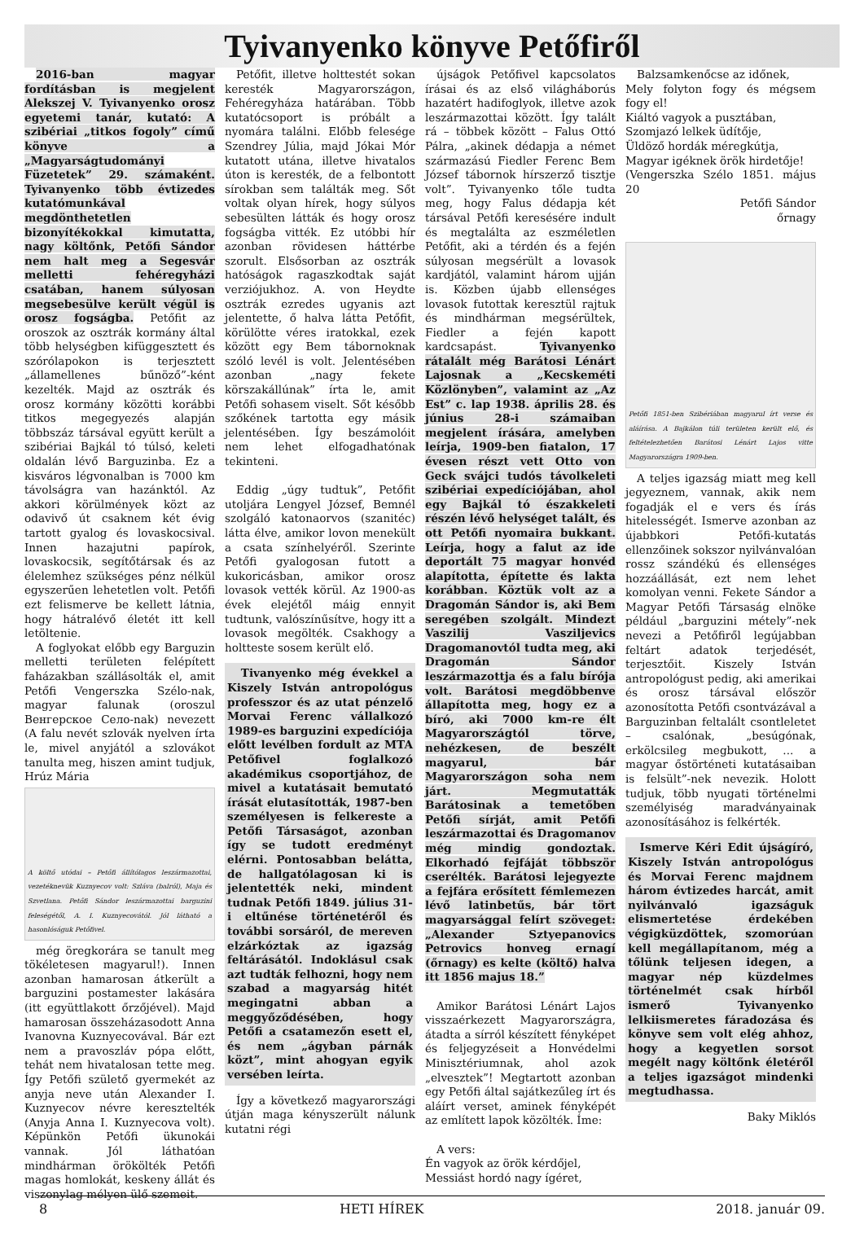Tyivanyenko könyve Petőfiről
2016-ban magyar fordításban is megjelent Alekszej V. Tyivanyenko orosz egyetemi tanár, kutató: A szibériai „titkos fogoly” című könyve a „Magyarságtudományi Füzetetek” 29. számaként. Tyivanyenko több évtizedes kutatómunkával megdönthetetlen bizonyítékokkal kimutatta, nagy költőnk, Petőfi Sándor nem halt meg a Segesvár melletti fehéregyházi csatában, hanem súlyosan megsebesülve került végül is orosz fogságba. Petőfit az oroszok az osztrák kormány által több helységben kifüggesztett és szórólapokon is terjesztett „államellenes bűnöző”-ként kezelték. Majd az osztrák és orosz kormány közötti korábbi titkos megegyezés alapján többszáz társával együtt került a szibériai Bajkál tó túlsó, keleti oldalán lévő Barguzinba. Ez a kisváros légvonalban is 7000 km távolságra van hazánktól. Az akkori körülmények közt az odavivő út csaknem két évig tartott gyalog és lovaskocsival. Innen hazajutni papírok, lovaskocsik, segítőtársak és az élelemhez szükséges pénz nélkül egyszerűen lehetetlen volt. Petőfi ezt felismerve be kellett látnia, hogy hátralévő életét itt kell letöltenie.
A foglyokat előbb egy Barguzin melletti területen felépített faházakban szállásolták el, amit Petőfi Vengerszka Szélo-nak, magyar falunak (oroszul Венгерское Село-nak) nevezett (A falu nevét szlovák nyelven írta le, mivel anyjától a szlovákot tanulta meg, hiszen amint tudjuk, Hrúz Mária
A költő utódai – Petőfi állítólagos leszármazottai, vezetéknevük Kuznyecov volt: Szláva (balról), Maja és Szvetlana. Petőfi Sándor leszármazottai barguzini feleségétől, A. I. Kuznyecovától. Jól látható a hasonlóságuk Petőfivel.
még öregkorára se tanult meg tökéletesen magyarul!). Innen azonban hamarosan átkerült a barguzini postamester lakására (itt együttlakott őrzőjével). Majd hamarosan összeházasodott Anna Ivanovna Kuznyecovával. Bár ezt nem a pravoszláv pópa előtt, tehát nem hivatalosan tette meg. Így Petőfi születő gyermekét az anyja neve után Alexander I. Kuznyecov névre keresztelték (Anyja Anna I. Kuznyecova volt). Képünkön Petőfi ükunokái vannak. Jól láthatóan mindhárman örökölték Petőfi magas homlokát, keskeny állát és viszonylag mélyen ülő szemeit.
Petőfit, illetve holttestét sokan keresték Magyarországon, Fehéregyháza határában. Több kutatócsoport is próbált a nyomára találni. Előbb felesége Szendrey Júlia, majd Jókai Mór kutatott utána, illetve hivatalos úton is keresték, de a felbontott sírokban sem találták meg. Sőt voltak olyan hírek, hogy súlyos sebesülten látták és hogy orosz fogságba vitték. Ez utóbbi hír azonban rövidesen háttérbe szorult. Elsősorban az osztrák hatóságok ragaszkodtak saját verziójukhoz. A. von Heydte osztrák ezredes ugyanis azt jelentette, ő halva látta Petőfit, körülötte véres iratokkal, ezek között egy Bem tábornoknak szóló levél is volt. Jelentésében azonban „nagy fekete körszakállúnak” írta le, amit Petőfi sohasem viselt. Sőt később szőkének tartotta egy másik jelentésében. Így beszámolóit nem lehet elfogadhatónak tekinteni.
Eddig „úgy tudtuk”, Petőfit utoljára Lengyel József, Bemnél szolgáló katonaorvos (szanitéc) látta élve, amikor lovon menekült a csata színhelyéről. Szerinte Petőfi gyalogosan futott a kukoricásban, amikor orosz lovasok vették körül. Az 1900-as évek elejétől máig ennyit tudtunk, valószínűsítve, hogy itt a lovasok megölték. Csakhogy a holtteste sosem került elő.
Tivanyenko még évekkel a Kiszely István antropológus professzor és az utat pénzelő Morvai Ferenc vállalkozó 1989-es barguzini expedíciója előtt levélben fordult az MTA Petőfivel foglalkozó akadémikus csoportjához, de mivel a kutatásait bemutató írását elutasították, 1987-ben személyesen is felkereste a Petőfi Társaságot, azonban így se tudott eredményt elérni. Pontosabban belátta, de hallgatólagosan ki is jelentették neki, mindent tudnak Petőfi 1849. július 31-i eltűnése történetéről és további sorsáról, de mereven elzárkóztak az igazság feltárásától. Indoklásul csak azt tudták felhozni, hogy nem szabad a magyarság hitét megingatni abban a meggyőződésében, hogy Petőfi a csatamezőn esett el, és nem „ágyban párnák közt”, mint ahogyan egyik versében leírta.
Így a következő magyarországi útján maga kényszerült nálunk kutatni régi
újságok Petőfivel kapcsolatos írásai és az első világháborús hazatért hadifoglyok, illetve azok leszármazottai között. Így talált rá – többek között – Falus Ottó Pálra, „akinek dédapja a német származású Fiedler Ferenc Bem József tábornok hírszerző tisztje volt”. Tyivanyenko tőle tudta meg, hogy Falus dédapja két társával Petőfi keresésére indult és megtalálta az eszméletlen Petőfit, aki a térdén és a fején súlyosan megsérült a lovasok kardjától, valamint három ujján is. Közben újabb ellenséges lovasok futottak keresztül rajtuk és mindhárman megsérültek, Fiedler a fején kapott kardcsapást. Tyivanyenko rátalált még Barátosi Lénárt Lajosnak a „Kecskeméti Közlönyben”, valamint az „Az Est” c. lap 1938. április 28. és június 28-i számaiban megjelent írására, amelyben leírja, 1909-ben fiatalon, 17 évesen részt vett Otto von Geck svájci tudós távolkeleti szibériai expedíciójában, ahol egy Bajkál tó északkeleti részén lévő helységet talált, és ott Petőfi nyomaira bukkant. Leírja, hogy a falut az ide deportált 75 magyar honvéd alapította, építette és lakta korábban. Köztük volt az a Dragomán Sándor is, aki Bem seregében szolgált. Mindezt Vaszilij Vasziljevics Dragomanovtól tudta meg, aki Dragomán Sándor leszármazottja és a falu bírója volt. Barátosi megdöbbenve állapította meg, hogy ez a bíró, aki 7000 km-re élt Magyarországtól törve, nehézkesen, de beszélt magyarul, bár Magyarországon soha nem járt. Megmutatták Barátosinak a temetőben Petőfi sírját, amit Petőfi leszármazottai és Dragomanov még mindig gondoztak. Elkorhadó fejfáját többször cserélték. Barátosi lejegyezte a fejfára erősített fémlemezen lévő latinbetűs, bár tört magyarsággal felírt szöveget: „Alexander Sztyepanovics Petrovics honveg ernagí (őrnagy) es kelte (költő) halva itt 1856 majus 18.”
Amikor Barátosi Lénárt Lajos visszaérkezett Magyarországra, átadta a sírról készített fényképet és feljegyzéseit a Honvédelmi Minisztériumnak, ahol azok „elvesztek”! Megtartott azonban egy Petőfi által sajátkezűleg írt és aláírt verset, aminek fényképét az említett lapok közölték. Íme:
A vers:
Én vagyok az örök kérdőjel,
Messiást hordó nagy ígéret,
Balzsamkenőcse az időnek,
Mely folyton fogy és mégsem fogy el!
Kiáltó vagyok a pusztában,
Szomjazó lelkek üdítője,
Üldöző hordák méregkútja,
Magyar igéknek örök hirdetője!
(Vengerszka Szélo 1851. május 20
Petőfi Sándor
őrnagy
Petőfi 1851-ben Szibériában magyarul írt verse és aláírása. A Bajkálon túli területen került elő, és feltételezhetően Barátosi Lénárt Lajos vitte Magyarországra 1909-ben.
A teljes igazság miatt meg kell jegyeznem, vannak, akik nem fogadják el e vers és írás hitelességét. Ismerve azonban az újabbkori Petőfi-kutatás ellenzőinek sokszor nyilvánvalóan rossz szándékú és ellenséges hozzáállását, ezt nem lehet komolyan venni. Fekete Sándor a Magyar Petőfi Társaság elnöke például „barguzini métely”-nek nevezi a Petőfiről legújabban feltárt adatok terjedését, terjesztőit. Kiszely István antropológust pedig, aki amerikai és orosz társával először azonosította Petőfi csontvázával a Barguzinban feltalált csontleletet – csalónak, „besúgónak, erkölcsileg megbukott, ... a magyar őstörténeti kutatásaiban is felsült”-nek nevezik. Holott tudjuk, több nyugati történelmi személyiség maradványainak azonosításához is felkérték.
Ismerve Kéri Edit újságíró, Kiszely István antropológus és Morvai Ferenc majdnem három évtizedes harcát, amit nyilvánvaló igazságuk elismertetése érdekében végigküzdöttek, szomorúan kell megállapítanom, még a tőlünk teljesen idegen, a magyar nép küzdelmes történelmét csak hírből ismerő Tyivanyenko lelkiismeretes fáradozása és könyve sem volt elég ahhoz, hogy a kegyetlen sorsot megélt nagy költőnk életéről a teljes igazságot mindenki megtudhassa.
Baky Miklós
8 HETI HÍREK 2018. január 09.